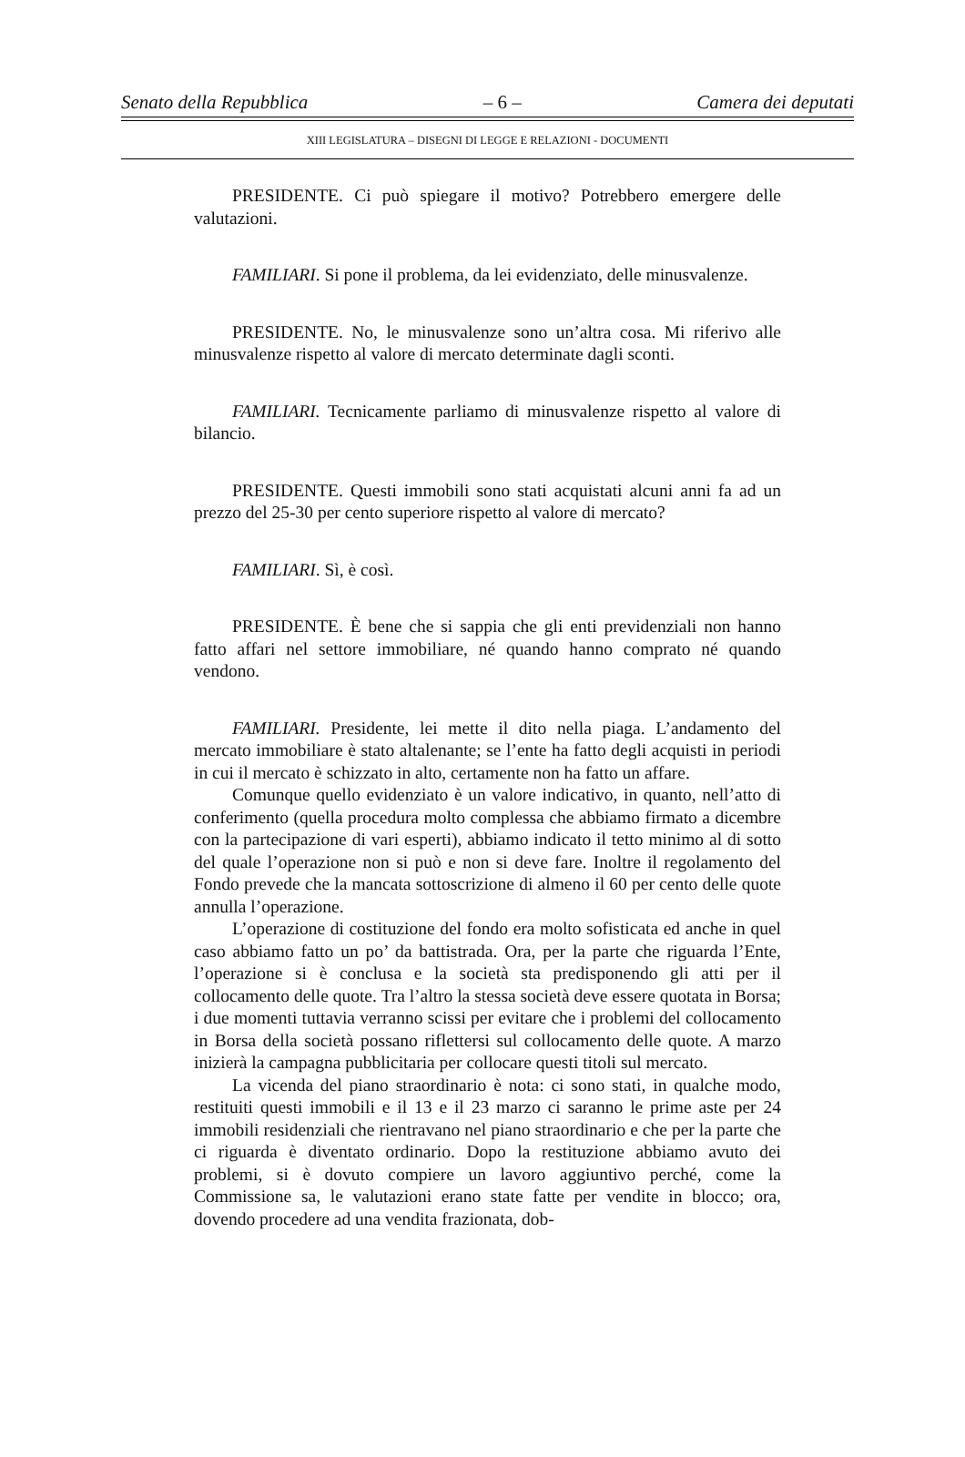Senato della Repubblica – 6 – Camera dei deputati
XIII LEGISLATURA – DISEGNI DI LEGGE E RELAZIONI - DOCUMENTI
PRESIDENTE. Ci può spiegare il motivo? Potrebbero emergere delle valutazioni.
FAMILIARI. Si pone il problema, da lei evidenziato, delle minusvalenze.
PRESIDENTE. No, le minusvalenze sono un’altra cosa. Mi riferivo alle minusvalenze rispetto al valore di mercato determinate dagli sconti.
FAMILIARI. Tecnicamente parliamo di minusvalenze rispetto al valore di bilancio.
PRESIDENTE. Questi immobili sono stati acquistati alcuni anni fa ad un prezzo del 25-30 per cento superiore rispetto al valore di mercato?
FAMILIARI. Sì, è così.
PRESIDENTE. È bene che si sappia che gli enti previdenziali non hanno fatto affari nel settore immobiliare, né quando hanno comprato né quando vendono.
FAMILIARI. Presidente, lei mette il dito nella piaga. L’andamento del mercato immobiliare è stato altalenante; se l’ente ha fatto degli acquisti in periodi in cui il mercato è schizzato in alto, certamente non ha fatto un affare.
Comunque quello evidenziato è un valore indicativo, in quanto, nell’atto di conferimento (quella procedura molto complessa che abbiamo firmato a dicembre con la partecipazione di vari esperti), abbiamo indicato il tetto minimo al di sotto del quale l’operazione non si può e non si deve fare. Inoltre il regolamento del Fondo prevede che la mancata sottoscrizione di almeno il 60 per cento delle quote annulla l’operazione.
L’operazione di costituzione del fondo era molto sofisticata ed anche in quel caso abbiamo fatto un po’ da battistrada. Ora, per la parte che riguarda l’Ente, l’operazione si è conclusa e la società sta predisponendo gli atti per il collocamento delle quote. Tra l’altro la stessa società deve essere quotata in Borsa; i due momenti tuttavia verranno scissi per evitare che i problemi del collocamento in Borsa della società possano riflettersi sul collocamento delle quote. A marzo inizierà la campagna pubblicitaria per collocare questi titoli sul mercato.
La vicenda del piano straordinario è nota: ci sono stati, in qualche modo, restituiti questi immobili e il 13 e il 23 marzo ci saranno le prime aste per 24 immobili residenziali che rientravano nel piano straordinario e che per la parte che ci riguarda è diventato ordinario. Dopo la restituzione abbiamo avuto dei problemi, si è dovuto compiere un lavoro aggiuntivo perché, come la Commissione sa, le valutazioni erano state fatte per vendite in blocco; ora, dovendo procedere ad una vendita frazionata, dob-